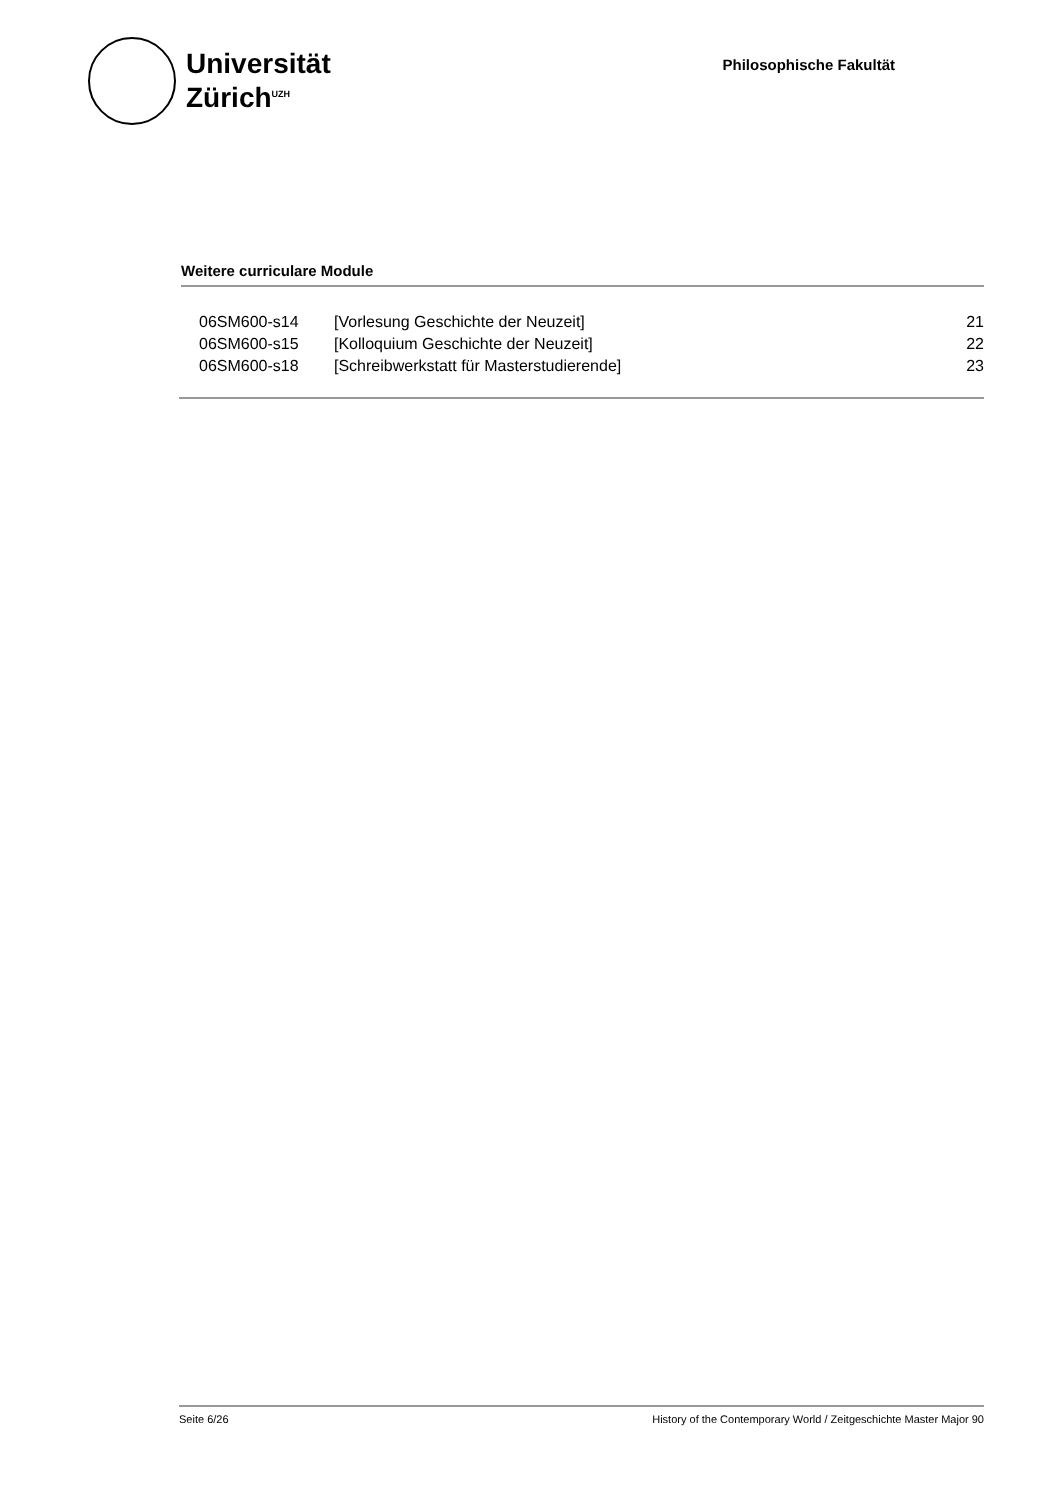Universität
Zürich<sup>UZH</sup>
Philosophische Fakultät
Weitere curriculare Module
| 06SM600-s14 | [Vorlesung Geschichte der Neuzeit] | 21 |
| 06SM600-s15 | [Kolloquium Geschichte der Neuzeit] | 22 |
| 06SM600-s18 | [Schreibwerkstatt für Masterstudierende] | 23 |
Seite 6/26 History of the Contemporary World / Zeitgeschichte Master Major 90